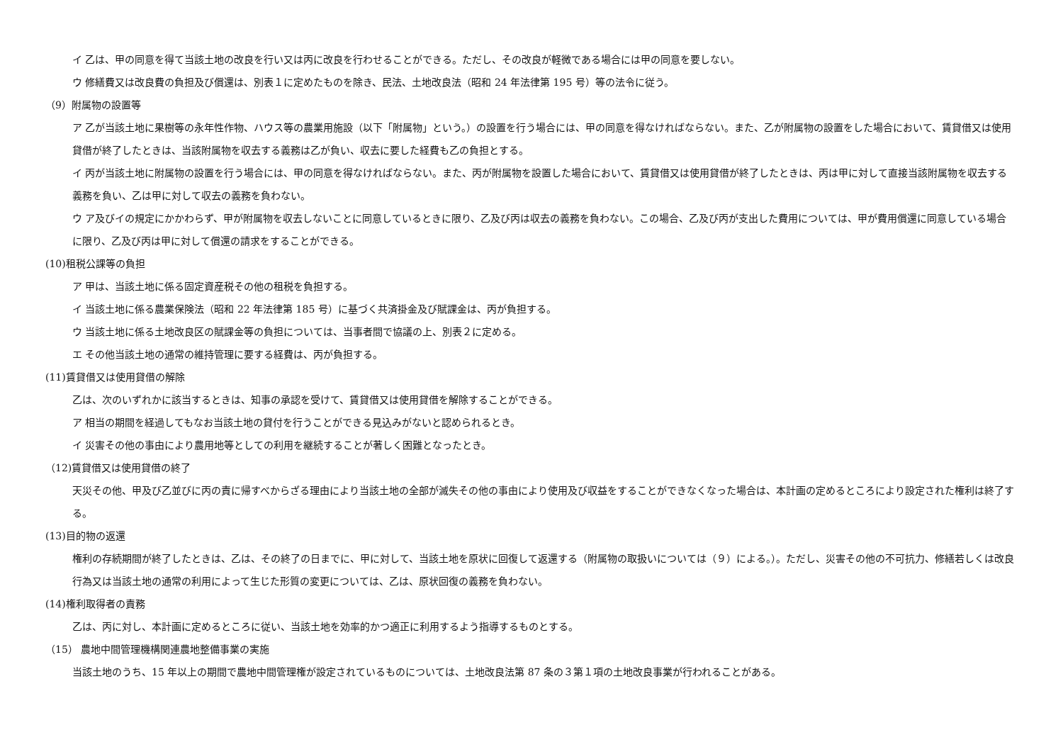イ 乙は、甲の同意を得て当該土地の改良を行い又は丙に改良を行わせることができる。ただし、その改良が軽微である場合には甲の同意を要しない。
ウ 修繕費又は改良費の負担及び償還は、別表１に定めたものを除き、民法、土地改良法（昭和 24 年法律第 195 号）等の法令に従う。
（9）附属物の設置等
ア 乙が当該土地に果樹等の永年性作物、ハウス等の農業用施設（以下「附属物」という。）の設置を行う場合には、甲の同意を得なければならない。また、乙が附属物の設置をした場合において、賃貸借又は使用貸借が終了したときは、当該附属物を収去する義務は乙が負い、収去に要した経費も乙の負担とする。
イ 丙が当該土地に附属物の設置を行う場合には、甲の同意を得なければならない。また、丙が附属物を設置した場合において、賃貸借又は使用貸借が終了したときは、丙は甲に対して直接当該附属物を収去する義務を負い、乙は甲に対して収去の義務を負わない。
ウ ア及びイの規定にかかわらず、甲が附属物を収去しないことに同意しているときに限り、乙及び丙は収去の義務を負わない。この場合、乙及び丙が支出した費用については、甲が費用償還に同意している場合に限り、乙及び丙は甲に対して償還の請求をすることができる。
(10)租税公課等の負担
ア 甲は、当該土地に係る固定資産税その他の租税を負担する。
イ 当該土地に係る農業保険法（昭和 22 年法律第 185 号）に基づく共済掛金及び賦課金は、丙が負担する。
ウ 当該土地に係る土地改良区の賦課金等の負担については、当事者間で協議の上、別表２に定める。
エ その他当該土地の通常の維持管理に要する経費は、丙が負担する。
(11)賃貸借又は使用貸借の解除
乙は、次のいずれかに該当するときは、知事の承認を受けて、賃貸借又は使用貸借を解除することができる。
ア 相当の期間を経過してもなお当該土地の貸付を行うことができる見込みがないと認められるとき。
イ 災害その他の事由により農用地等としての利用を継続することが著しく困難となったとき。
（12)賃貸借又は使用貸借の終了
天災その他、甲及び乙並びに丙の責に帰すべからざる理由により当該土地の全部が滅失その他の事由により使用及び収益をすることができなくなった場合は、本計画の定めるところにより設定された権利は終了する。
(13)目的物の返還
権利の存続期間が終了したときは、乙は、その終了の日までに、甲に対して、当該土地を原状に回復して返還する（附属物の取扱いについては（９）による。）。ただし、災害その他の不可抗力、修繕若しくは改良行為又は当該土地の通常の利用によって生じた形質の変更については、乙は、原状回復の義務を負わない。
(14)権利取得者の責務
乙は、丙に対し、本計画に定めるところに従い、当該土地を効率的かつ適正に利用するよう指導するものとする。
（15） 農地中間管理機構関連農地整備事業の実施
当該土地のうち、15 年以上の期間で農地中間管理権が設定されているものについては、土地改良法第 87 条の３第１項の土地改良事業が行われることがある。